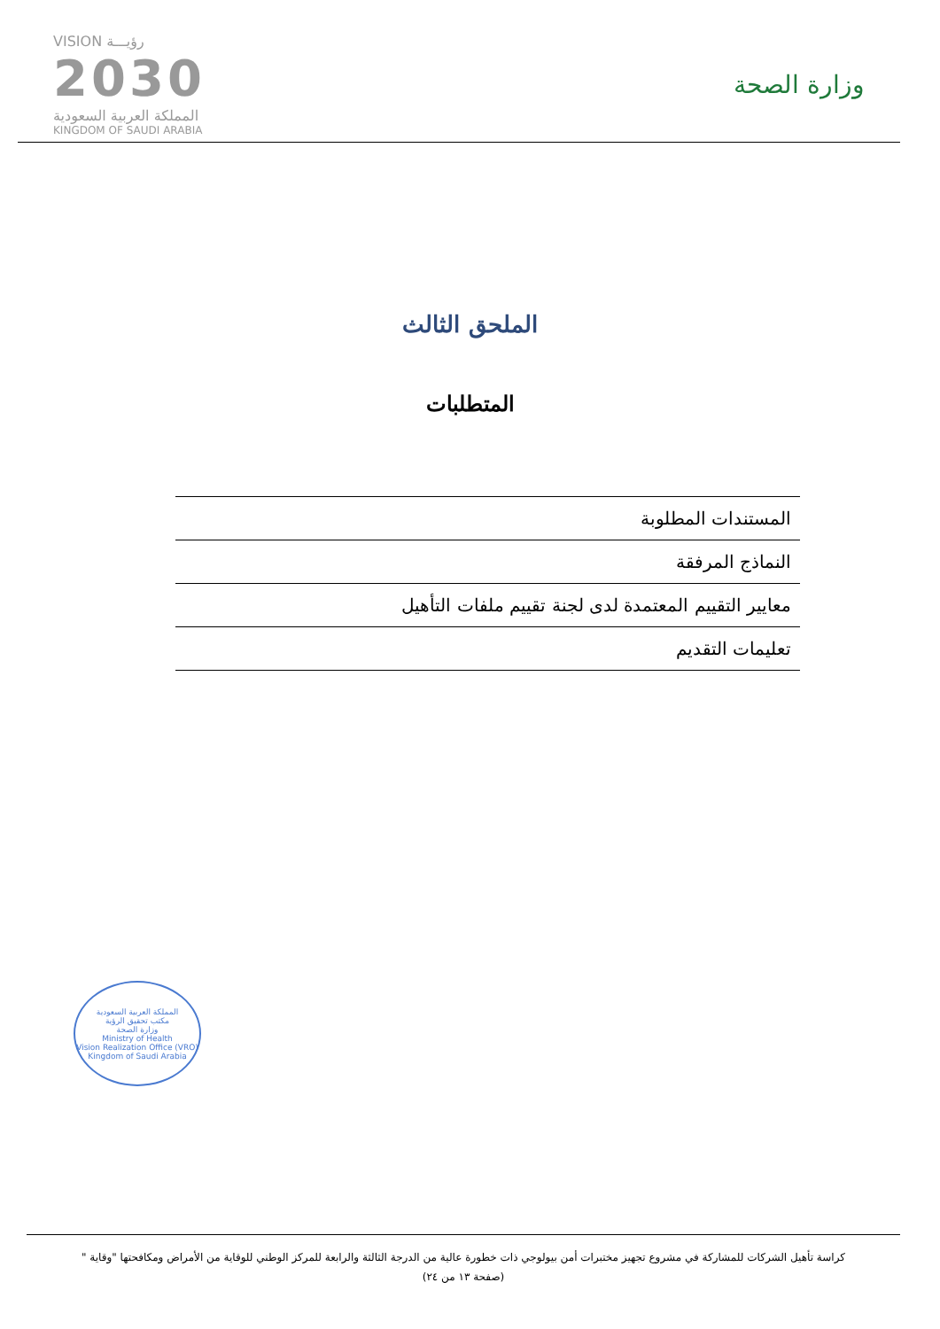VISION رؤيـــة
2030
المملكة العربية السعودية
KINGDOM OF SAUDI ARABIA
وزارة الصحة
الملحق الثالث
المتطلبات
| المستندات المطلوبة |
| النماذج المرفقة |
| معايير التقييم المعتمدة لدى لجنة تقييم ملفات التأهيل |
| تعليمات التقديم |
المملكة العربية السعودية
مكتب تحقيق الرؤية
وزارة الصحة
Ministry of Health
Vision Realization Office (VRO)
Kingdom of Saudi Arabia
كراسة تأهيل الشركات للمشاركة في مشروع تجهيز مختبرات أمن بيولوجي ذات خطورة عالية من الدرجة الثالثة والرابعة للمركز الوطني للوقاية من الأمراض ومكافحتها "وقاية "
(صفحة ١٣ من ٢٤)